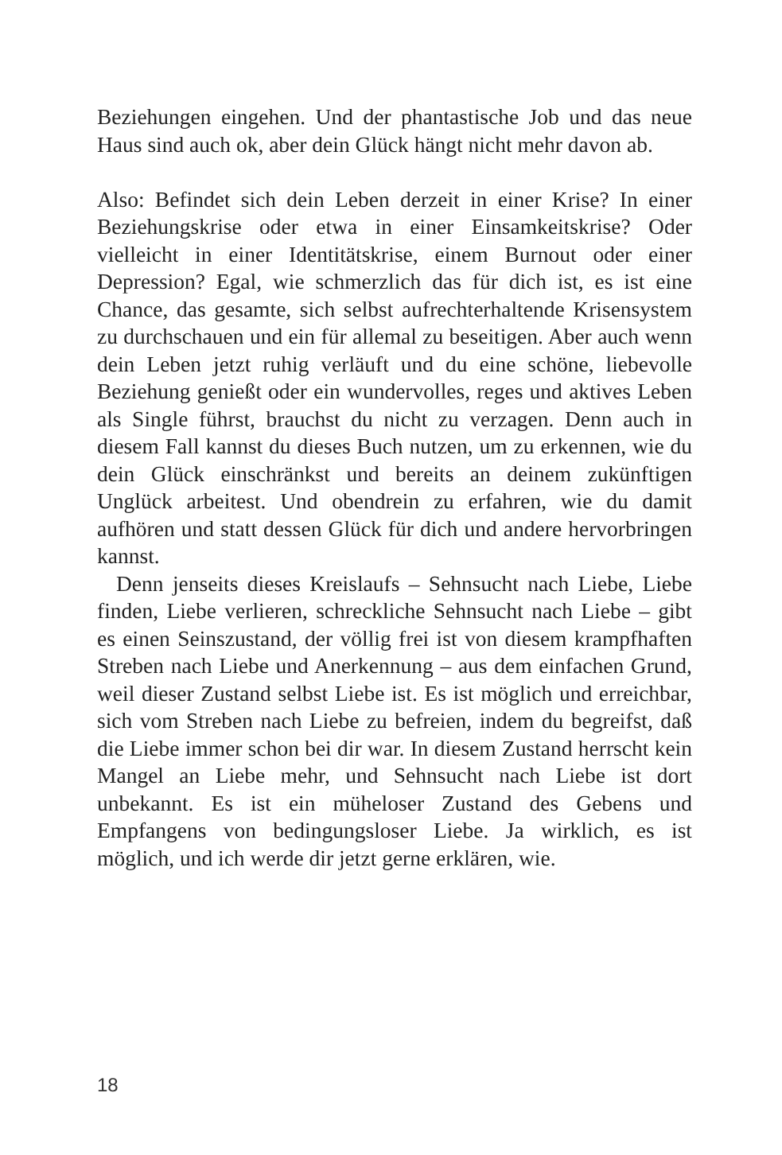Beziehungen eingehen. Und der phantastische Job und das neue Haus sind auch ok, aber dein Glück hängt nicht mehr davon ab.
Also: Befindet sich dein Leben derzeit in einer Krise? In einer Beziehungskrise oder etwa in einer Einsamkeitskrise? Oder vielleicht in einer Identitätskrise, einem Burnout oder einer Depression? Egal, wie schmerzlich das für dich ist, es ist eine Chance, das gesamte, sich selbst aufrechterhaltende Krisensystem zu durchschauen und ein für allemal zu beseitigen. Aber auch wenn dein Leben jetzt ruhig verläuft und du eine schöne, liebevolle Beziehung genießt oder ein wundervolles, reges und aktives Leben als Single führst, brauchst du nicht zu verzagen. Denn auch in diesem Fall kannst du dieses Buch nutzen, um zu erkennen, wie du dein Glück einschränkst und bereits an deinem zukünftigen Unglück arbeitest. Und obendrein zu erfahren, wie du damit aufhören und statt dessen Glück für dich und andere hervorbringen kannst.
Denn jenseits dieses Kreislaufs – Sehnsucht nach Liebe, Liebe finden, Liebe verlieren, schreckliche Sehnsucht nach Liebe – gibt es einen Seinszustand, der völlig frei ist von diesem krampfhaften Streben nach Liebe und Anerkennung – aus dem einfachen Grund, weil dieser Zustand selbst Liebe ist. Es ist möglich und erreichbar, sich vom Streben nach Liebe zu befreien, indem du begreifst, daß die Liebe immer schon bei dir war. In diesem Zustand herrscht kein Mangel an Liebe mehr, und Sehnsucht nach Liebe ist dort unbekannt. Es ist ein müheloser Zustand des Gebens und Empfangens von bedingungsloser Liebe. Ja wirklich, es ist möglich, und ich werde dir jetzt gerne erklären, wie.
18